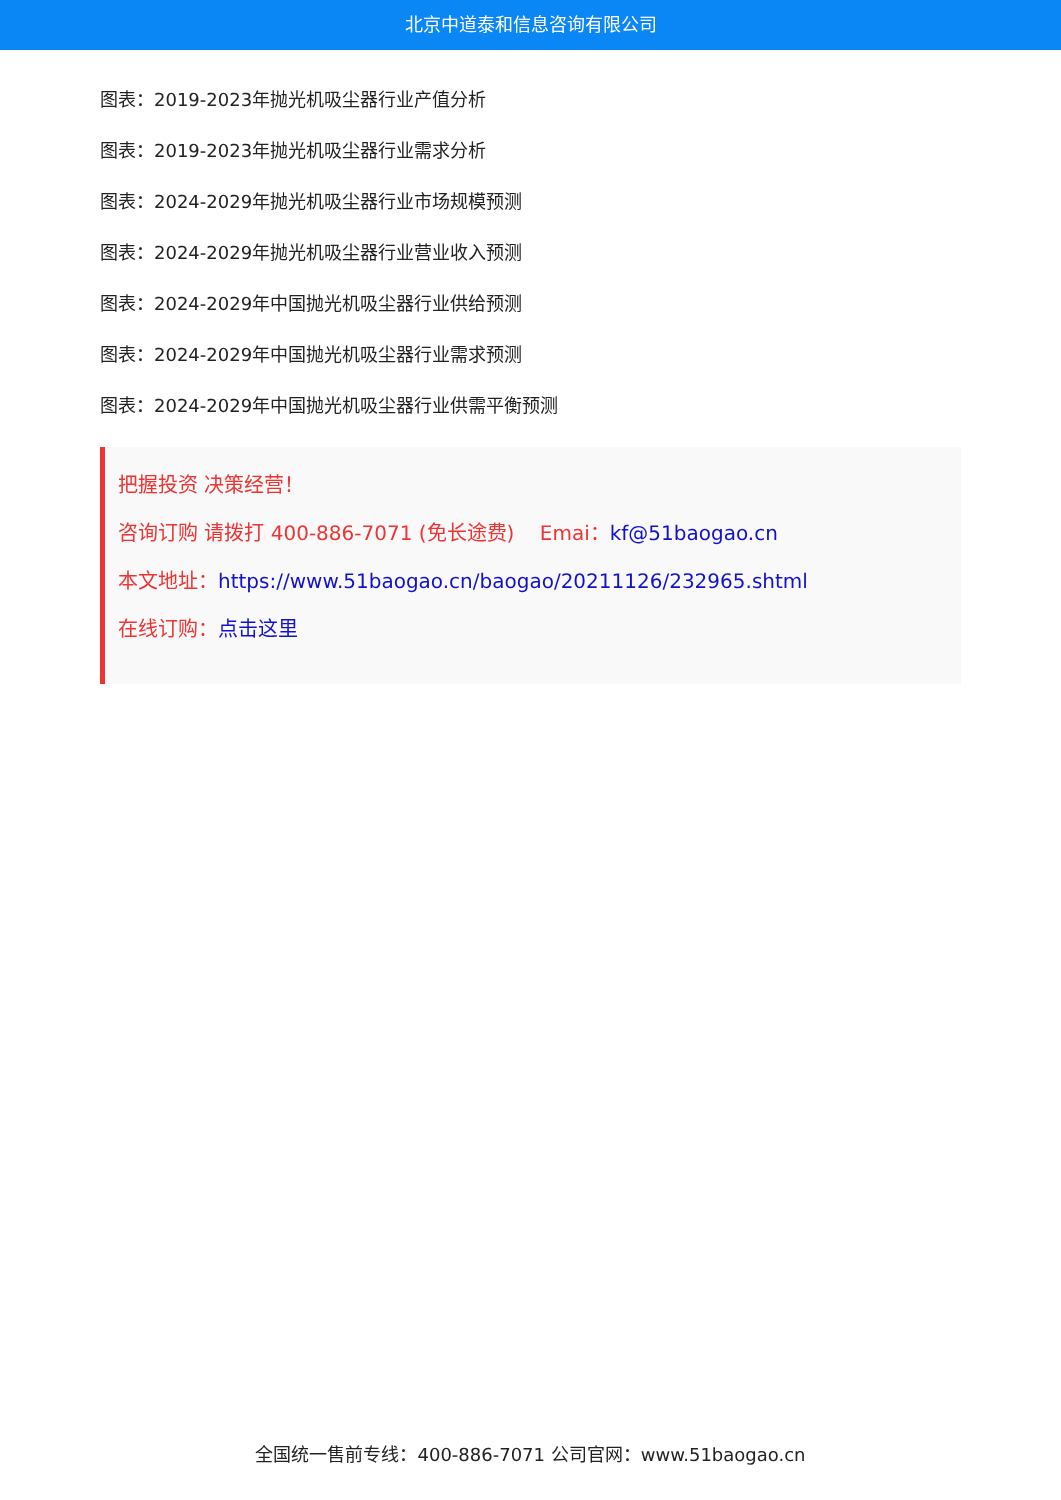北京中道泰和信息咨询有限公司
图表：2019-2023年抛光机吸尘器行业产值分析
图表：2019-2023年抛光机吸尘器行业需求分析
图表：2024-2029年抛光机吸尘器行业市场规模预测
图表：2024-2029年抛光机吸尘器行业营业收入预测
图表：2024-2029年中国抛光机吸尘器行业供给预测
图表：2024-2029年中国抛光机吸尘器行业需求预测
图表：2024-2029年中国抛光机吸尘器行业供需平衡预测
把握投资 决策经营！
咨询订购 请拨打 400-886-7071 (免长途费) Emai：kf@51baogao.cn
本文地址：https://www.51baogao.cn/baogao/20211126/232965.shtml
在线订购：点击这里
全国统一售前专线：400-886-7071 公司官网：www.51baogao.cn